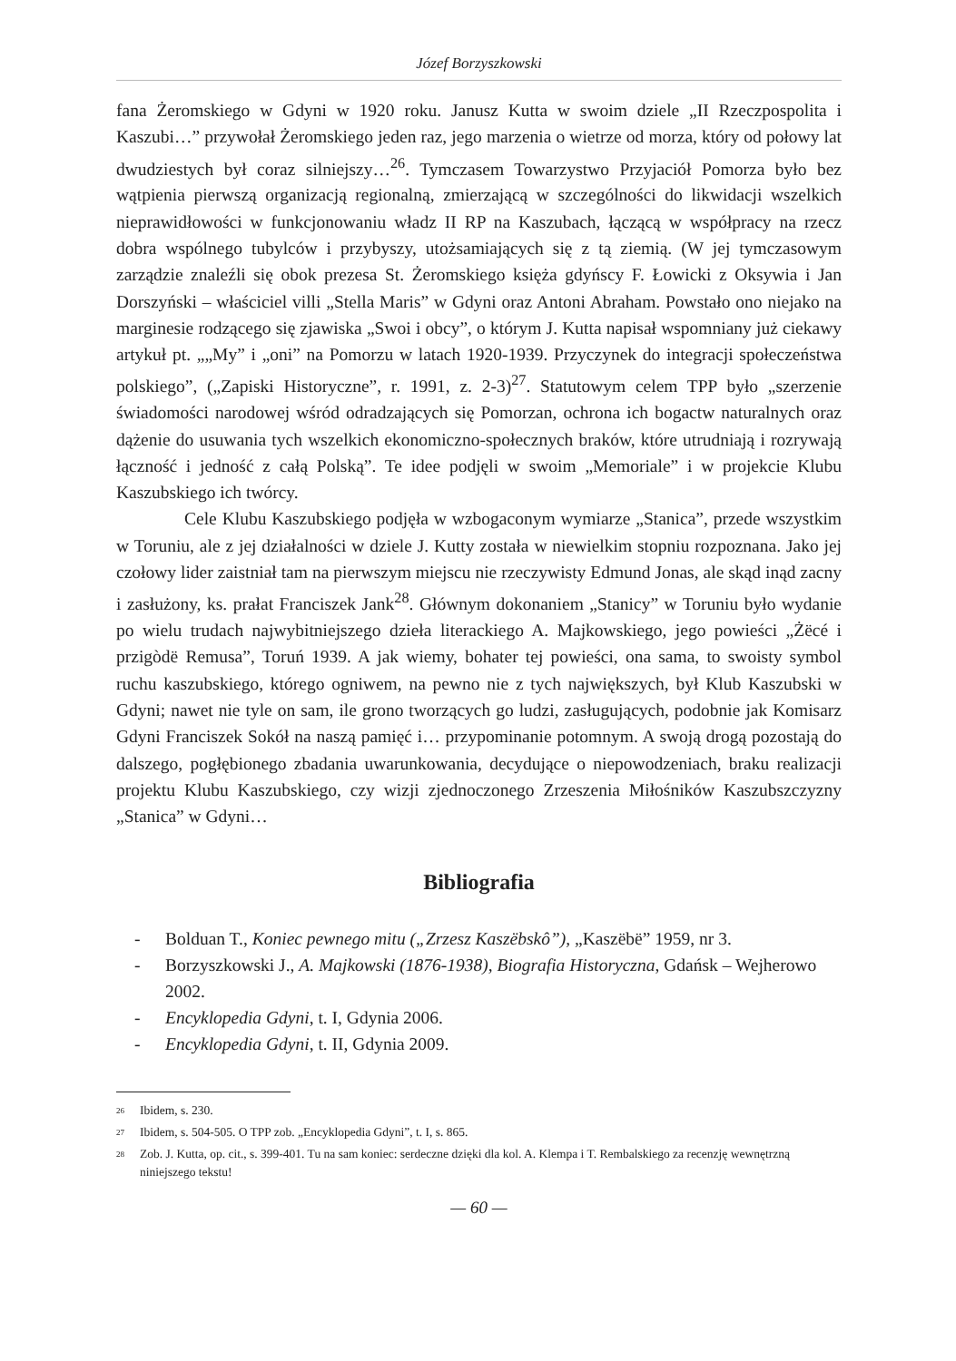Józef Borzyszkowski
fana Żeromskiego w Gdyni w 1920 roku. Janusz Kutta w swoim dziele „II Rzeczpospolita i Kaszubi…” przywołał Żeromskiego jeden raz, jego marzenia o wietrze od morza, który od połowy lat dwudziestych był coraz silniejszy…<sup>26</sup>. Tymczasem Towarzystwo Przyjaciół Pomorza było bez wątpienia pierwszą organizacją regionalną, zmierzającą w szczególności do likwidacji wszelkich nieprawidłowości w funkcjonowaniu władz II RP na Kaszubach, łączącą w współpracy na rzecz dobra wspólnego tubylców i przybyszy, utożsamiających się z tą ziemią. (W jej tymczasowym zarządzie znaleźli się obok prezesa St. Żeromskiego księża gdyńscy F. Łowicki z Oksywia i Jan Dorszyński – właściciel villi „Stella Maris” w Gdyni oraz Antoni Abraham. Powstało ono niejako na marginesie rodzącego się zjawiska „Swoi i obcy”, o którym J. Kutta napisał wspomniany już ciekawy artykuł pt. „„My” i „oni” na Pomorzu w latach 1920-1939. Przyczynek do integracji społeczeństwa polskiego”, („Zapiski Historyczne”, r. 1991, z. 2-3)<sup>27</sup>. Statutowym celem TPP było „szerzenie świadomości narodowej wśród odradzających się Pomorzan, ochrona ich bogactw naturalnych oraz dążenie do usuwania tych wszelkich ekonomiczno-społecznych braków, które utrudniają i rozrywają łączność i jedność z całą Polską”. Te idee podjęli w swoim „Memoriale” i w projekcie Klubu Kaszubskiego ich twórcy.
Cele Klubu Kaszubskiego podjęła w wzbogaconym wymiarze „Stanica”, przede wszystkim w Toruniu, ale z jej działalności w dziele J. Kutty została w niewielkim stopniu rozpoznana. Jako jej czołowy lider zaistniał tam na pierwszym miejscu nie rzeczywisty Edmund Jonas, ale skąd inąd zacny i zasłużony, ks. prałat Franciszek Jank<sup>28</sup>. Głównym dokonaniem „Stanicy” w Toruniu było wydanie po wielu trudach najwybitniejszego dzieła literackiego A. Majkowskiego, jego powieści „Żëcé i przigòdë Remusa”, Toruń 1939. A jak wiemy, bohater tej powieści, ona sama, to swoisty symbol ruchu kaszubskiego, którego ogniwem, na pewno nie z tych największych, był Klub Kaszubski w Gdyni; nawet nie tyle on sam, ile grono tworzących go ludzi, zasługujących, podobnie jak Komisarz Gdyni Franciszek Sokół na naszą pamięć i… przypominanie potomnym. A swoją drogą pozostają do dalszego, pogłębionego zbadania uwarunkowania, decydujące o niepowodzeniach, braku realizacji projektu Klubu Kaszubskiego, czy wizji zjednoczonego Zrzeszenia Miłośników Kaszubszczyzny „Stanica” w Gdyni…
Bibliografia
- Bolduan T., Koniec pewnego mitu („Zrzesz Kaszëbskô”), „Kaszëbë” 1959, nr 3.
- Borzyszkowski J., A. Majkowski (1876-1938), Biografia Historyczna, Gdańsk – Wejherowo 2002.
- Encyklopedia Gdyni, t. I, Gdynia 2006.
- Encyklopedia Gdyni, t. II, Gdynia 2009.
<sup>26</sup> Ibidem, s. 230.
<sup>27</sup> Ibidem, s. 504-505. O TPP zob. „Encyklopedia Gdyni”, t. I, s. 865.
<sup>28</sup> Zob. J. Kutta, op. cit., s. 399-401. Tu na sam koniec: serdeczne dzięki dla kol. A. Klempa i T. Rembalskiego za recenzję wewnętrzną niniejszego tekstu!
— 60 —